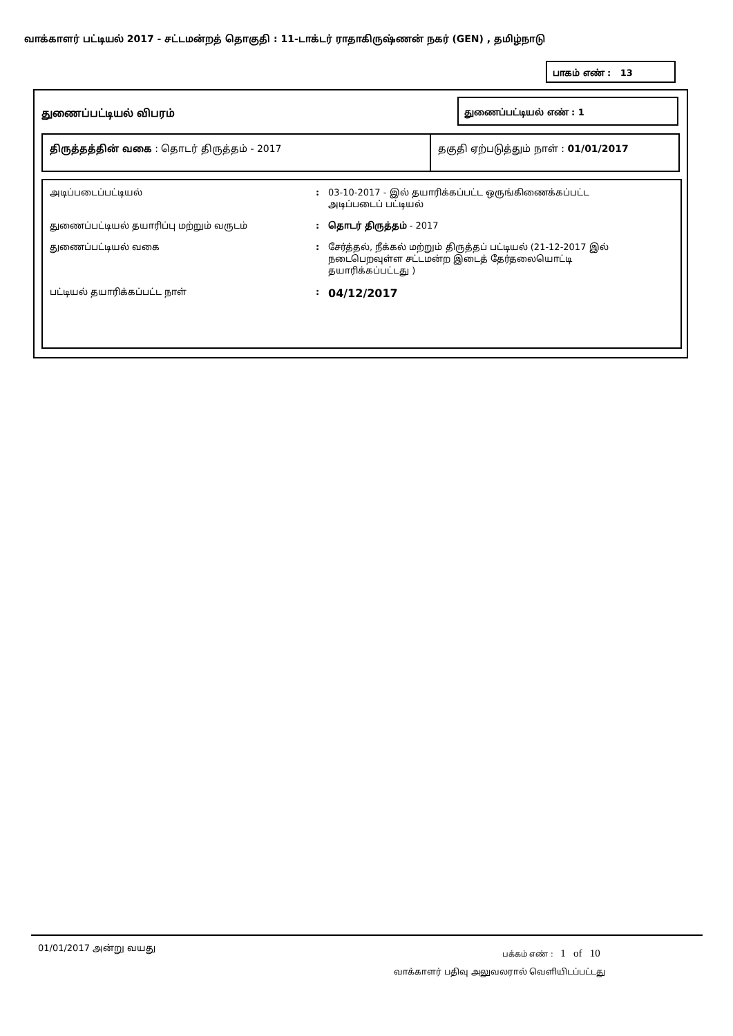வாக்காளர் பட்டியல் 2017 - சட்டமன்றத் தொகுதி : 11-டாக்டர் ராதாகிருஷ்ணன் நகர் (GEN) , தமிழ்நாடு
பாகம் எண் : 13
துணைப்பட்டியல் விபரம்
துணைப்பட்டியல் எண் : 1
திருத்தத்தின் வகை : தொடர் திருத்தம் - 2017 தகுதி ஏற்படுத்தும் நாள் : 01/01/2017
| அடிப்படைப்பட்டியல் | : | 03-10-2017 - இல் தயாரிக்கப்பட்ட ஒருங்கிணைக்கப்பட்ட அடிப்படைப் பட்டியல் |
| துணைப்பட்டியல் தயாரிப்பு மற்றும் வருடம் | : | தொடர் திருத்தம் - 2017 |
| துணைப்பட்டியல் வகை | : | சேர்த்தல், நீக்கல் மற்றும் திருத்தப் பட்டியல் (21-12-2017 இல் நடைபெறவுள்ள சட்டமன்ற இடைத் தேர்தலையொட்டி தயாரிக்கப்பட்டது ) |
| பட்டியல் தயாரிக்கப்பட்ட நாள் | : | 04/12/2017 |
01/01/2017 அன்று வயது பக்கம் எண் : 1 of 10
வாக்காளர் பதிவு அலுவலரால் வெளியிடப்பட்டது